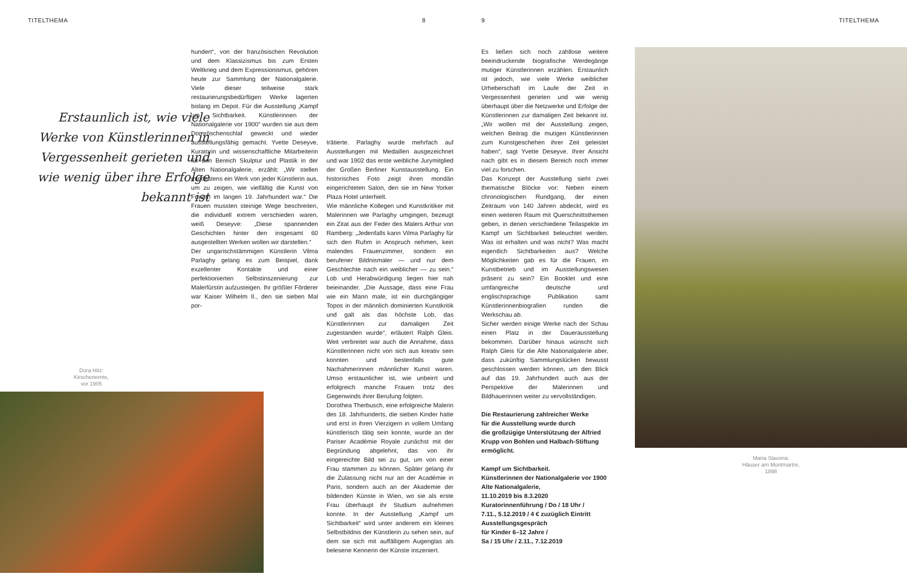TITELTHEMA 8
Erstaunlich ist, wie viele Werke von Künstlerinnen in Vergessenheit gerieten und wie wenig über ihre Erfolge bekannt ist
Dora Hitz:
Kirschenernte,
vor 1905
hundert“, von der französischen Revolution und dem Klassizismus bis zum Ersten Weltkrieg und dem Expressionismus, gehören heute zur Sammlung der Nationalgalerie. Viele dieser teilweise stark restaurierungsbedürftigen Werke lagerten bislang im Depot. Für die Ausstellung „Kampf um Sichtbarkeit. Künstlerinnen der Nationalgalerie vor 1900“ wurden sie aus dem Dornröschenschlaf geweckt und wieder ausstellungsfähig gemacht. Yvette Deseyve, Kuratorin und wissenschaftliche Mitarbeiterin für den Bereich Skulptur und Plastik in der Alten Nationalgalerie, erzählt: „Wir stellen mindestens ein Werk von jeder Künstlerin aus, um zu zeigen, wie vielfältig die Kunst von Frauen im langen 19. Jahrhundert war.“ Die Frauen mussten steinige Wege beschreiten, die individuell extrem verschieden waren, weiß Deseyve: „Diese spannenden Geschichten hinter den insgesamt 60 ausgestellten Werken wollen wir darstellen.“
Der ungarischstämmigen Künstlerin Vilma Parlaghy gelang es zum Beispiel, dank exzellenter Kontakte und einer perfektionierten Selbstinszenierung zur Malerfürstin aufzusteigen. Ihr größter Förderer war Kaiser Wilhelm II., den sie sieben Mal por-
trätierte. Parlaghy wurde mehrfach auf Ausstellungen mit Medaillen ausgezeichnet und war 1902 das erste weibliche Jurymitglied der Großen Berliner Kunstausstellung. Ein historisches Foto zeigt ihren mondän eingerichteten Salon, den sie im New Yorker Plaza Hotel unterhielt.
Wie männliche Kollegen und Kunstkritiker mit Malerinnen wie Parlaghy umgingen, bezeugt ein Zitat aus der Feder des Malers Arthur von Ramberg: „Jedenfalls kann Vilma Parlaghy für sich den Ruhm in Anspruch nehmen, kein malendes Frauenzimmer, sondern ein berufener Bildnismaler — und nur dem Geschlechte nach ein weiblicher — zu sein.“ Lob und Herabwürdigung liegen hier nah beieinander. „Die Aussage, dass eine Frau wie ein Mann male, ist ein durchgängiger Topos in der männlich dominierten Kunstkritik und galt als das höchste Lob, das Künstlerinnen zur damaligen Zeit zugestanden wurde“, erläutert Ralph Gleis. Weit verbreitet war auch die Annahme, dass Künstlerinnen nicht von sich aus kreativ sein konnten und bestenfalls gute Nachahmerinnen männlicher Kunst waren. Umso erstaunlicher ist, wie unbeirrt und erfolgreich manche Frauen trotz des Gegenwinds ihrer Berufung folgten.
Dorothea Therbusch, eine erfolgreiche Malerin des 18. Jahrhunderts, die sieben Kinder hatte und erst in ihren Vierzigern in vollem Umfang künstlerisch tätig sein konnte, wurde an der Pariser Académie Royale zunächst mit der Begründung abgelehnt, das von ihr eingereichte Bild sei zu gut, um von einer Frau stammen zu können. Später gelang ihr die Zulassung nicht nur an der Académie in Paris, sondern auch an der Akademie der bildenden Künste in Wien, wo sie als erste Frau überhaupt ihr Studium aufnehmen konnte. In der Ausstellung „Kampf um Sichtbarkeit“ wird unter anderem ein kleines Selbstbildnis der Künstlerin zu sehen sein, auf dem sie sich mit auffälligem Augenglas als belesene Kennerin der Künste inszeniert.
9 TITELTHEMA
Es ließen sich noch zahllose weitere beeindruckende biografische Werdegänge mutiger Künstlerinnen erzählen. Erstaunlich ist jedoch, wie viele Werke weiblicher Urheberschaft im Laufe der Zeit in Vergessenheit gerieten und wie wenig überhaupt über die Netzwerke und Erfolge der Künstlerinnen zur damaligen Zeit bekannt ist. „Wir wollen mit der Ausstellung zeigen, welchen Beitrag die mutigen Künstlerinnen zum Kunstgeschehen ihrer Zeit geleistet haben“, sagt Yvette Deseyve. Ihrer Ansicht nach gibt es in diesem Bereich noch immer viel zu forschen.
Das Konzept der Ausstellung sieht zwei thematische Blöcke vor: Neben einem chronologischen Rundgang, der einen Zeitraum von 140 Jahren abdeckt, wird es einen weiteren Raum mit Querschnittsthemen geben, in denen verschiedene Teilaspekte im Kampf um Sichtbarkeit beleuchtet werden. Was ist erhalten und was nicht? Was macht eigentlich Sichtbarkeiten aus? Welche Möglichkeiten gab es für die Frauen, im Kunstbetrieb und im Ausstellungswesen präsent zu sein? Ein Booklet und eine umfangreiche deutsche und englischsprachige Publikation samt Künstlerinnenbiografien runden die Werkschau ab.
Sicher werden einige Werke nach der Schau einen Platz in der Dauerausstellung bekommen. Darüber hinaus wünscht sich Ralph Gleis für die Alte Nationalgalerie aber, dass zukünftig Sammlungslücken bewusst geschlossen werden können, um den Blick auf das 19. Jahrhundert auch aus der Perspektive der Malerinnen und Bildhauerinnen weiter zu vervollständigen.
Die Restaurierung zahlreicher Werke
für die Ausstellung wurde durch
die großzügige Unterstützung der Alfried
Krupp von Bohlen und Halbach-Stiftung
ermöglicht.
Kampf um Sichtbarkeit.
Künstlerinnen der Nationalgalerie vor 1900
Alte Nationalgalerie,
11.10.2019 bis 8.3.2020
Kuratorinnenführung / Do / 18 Uhr /
7.11., 5.12.2019 / 4 € zuzüglich Eintritt
Ausstellungsgespräch
für Kinder 6–12 Jahre /
Sa / 15 Uhr / 2.11., 7.12.2019
Maria Slavona:
Häuser am Montmartre,
1898